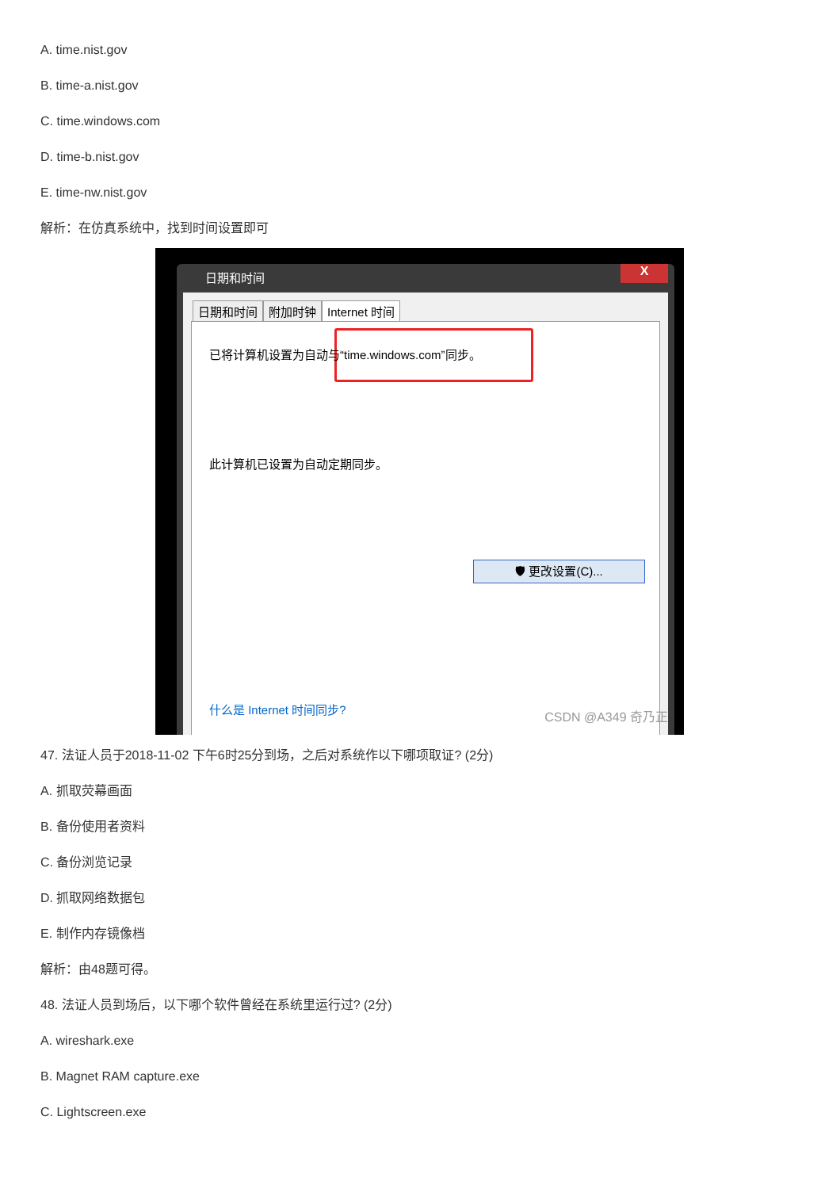A. time.nist.gov
B. time-a.nist.gov
C. time.windows.com
D. time-b.nist.gov
E. time-nw.nist.gov
解析：在仿真系统中，找到时间设置即可
日期和时间
X
日期和时间 附加时钟 Internet 时间
已将计算机设置为自动与“time.windows.com”同步。
此计算机已设置为自动定期同步。
🛡 更改设置(C)...
什么是 Internet 时间同步?
CSDN @A349 奇乃正
47. 法证人员于2018-11-02 下午6时25分到场，之后对系统作以下哪项取证? (2分)
A. 抓取荧幕画面
B. 备份使用者资料
C. 备份浏览记录
D. 抓取网络数据包
E. 制作内存镜像档
解析：由48题可得。
48. 法证人员到场后，以下哪个软件曾经在系统里运行过? (2分)
A. wireshark.exe
B. Magnet RAM capture.exe
C. Lightscreen.exe